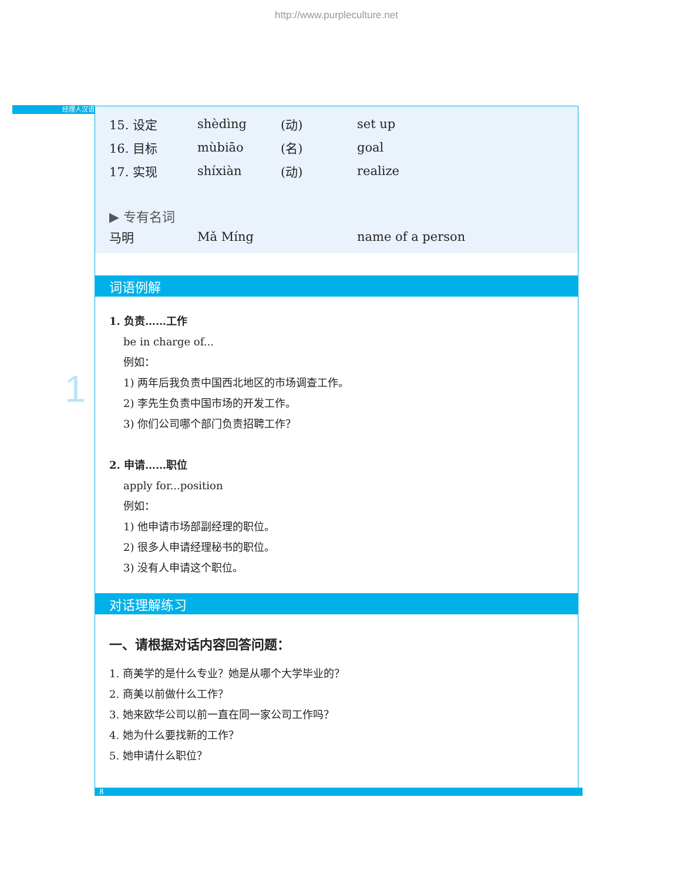http://www.purpleculture.net
经理人汉语
1
| 15. 设定 | shèdìng | (动) | set up |
| 16. 目标 | mùbiāo | (名) | goal |
| 17. 实现 | shíxiàn | (动) | realize |
▶ 专有名词
| 马明 | Mǎ Míng | name of a person |
词语例解
1. 负责……工作
be in charge of...
例如：
1) 两年后我负责中国西北地区的市场调查工作。
2) 李先生负责中国市场的开发工作。
3) 你们公司哪个部门负责招聘工作？
2. 申请……职位
apply for...position
例如：
1) 他申请市场部副经理的职位。
2) 很多人申请经理秘书的职位。
3) 没有人申请这个职位。
对话理解练习
一、请根据对话内容回答问题：
1. 商美学的是什么专业？她是从哪个大学毕业的？
2. 商美以前做什么工作？
3. 她来欧华公司以前一直在同一家公司工作吗？
4. 她为什么要找新的工作？
5. 她申请什么职位？
8